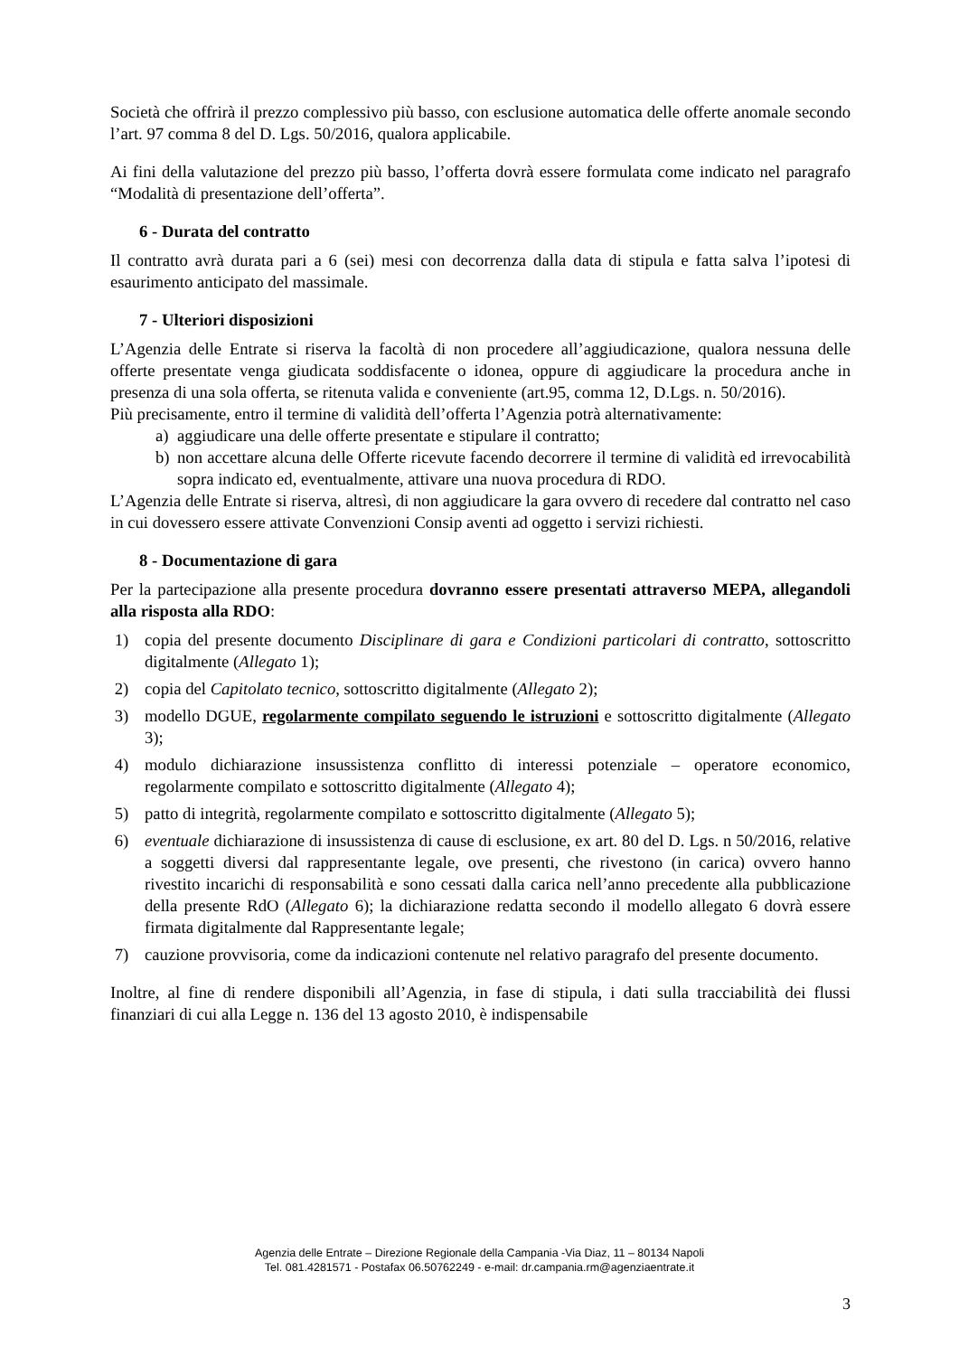Società che offrirà il prezzo complessivo più basso, con esclusione automatica delle offerte anomale secondo l’art. 97 comma 8 del D. Lgs. 50/2016, qualora applicabile.
Ai fini della valutazione del prezzo più basso, l’offerta dovrà essere formulata come indicato nel paragrafo “Modalità di presentazione dell’offerta”.
6 - Durata del contratto
Il contratto avrà durata pari a 6 (sei) mesi con decorrenza dalla data di stipula e fatta salva l’ipotesi di esaurimento anticipato del massimale.
7 - Ulteriori disposizioni
L’Agenzia delle Entrate si riserva la facoltà di non procedere all’aggiudicazione, qualora nessuna delle offerte presentate venga giudicata soddisfacente o idonea, oppure di aggiudicare la procedura anche in presenza di una sola offerta, se ritenuta valida e conveniente (art.95, comma 12, D.Lgs. n. 50/2016).
Più precisamente, entro il termine di validità dell’offerta l’Agenzia potrà alternativamente:
a) aggiudicare una delle offerte presentate e stipulare il contratto;
b) non accettare alcuna delle Offerte ricevute facendo decorrere il termine di validità ed irrevocabilità sopra indicato ed, eventualmente, attivare una nuova procedura di RDO.
L’Agenzia delle Entrate si riserva, altresì, di non aggiudicare la gara ovvero di recedere dal contratto nel caso in cui dovessero essere attivate Convenzioni Consip aventi ad oggetto i servizi richiesti.
8 - Documentazione di gara
Per la partecipazione alla presente procedura dovranno essere presentati attraverso MEPA, allegandoli alla risposta alla RDO:
1) copia del presente documento Disciplinare di gara e Condizioni particolari di contratto, sottoscritto digitalmente (Allegato 1);
2) copia del Capitolato tecnico, sottoscritto digitalmente (Allegato 2);
3) modello DGUE, regolarmente compilato seguendo le istruzioni e sottoscritto digitalmente (Allegato 3);
4) modulo dichiarazione insussistenza conflitto di interessi potenziale – operatore economico, regolarmente compilato e sottoscritto digitalmente (Allegato 4);
5) patto di integrità, regolarmente compilato e sottoscritto digitalmente (Allegato 5);
6) eventuale dichiarazione di insussistenza di cause di esclusione, ex art. 80 del D. Lgs. n 50/2016, relative a soggetti diversi dal rappresentante legale, ove presenti, che rivestono (in carica) ovvero hanno rivestito incarichi di responsabilità e sono cessati dalla carica nell’anno precedente alla pubblicazione della presente RdO (Allegato 6); la dichiarazione redatta secondo il modello allegato 6 dovrà essere firmata digitalmente dal Rappresentante legale;
7) cauzione provvisoria, come da indicazioni contenute nel relativo paragrafo del presente documento.
Inoltre, al fine di rendere disponibili all’Agenzia, in fase di stipula, i dati sulla tracciabilità dei flussi finanziari di cui alla Legge n. 136 del 13 agosto 2010, è indispensabile
Agenzia delle Entrate – Direzione Regionale della Campania -Via Diaz, 11 – 80134 Napoli
Tel. 081.4281571 - Postafax 06.50762249 - e-mail: dr.campania.rm@agenziaentrate.it
3